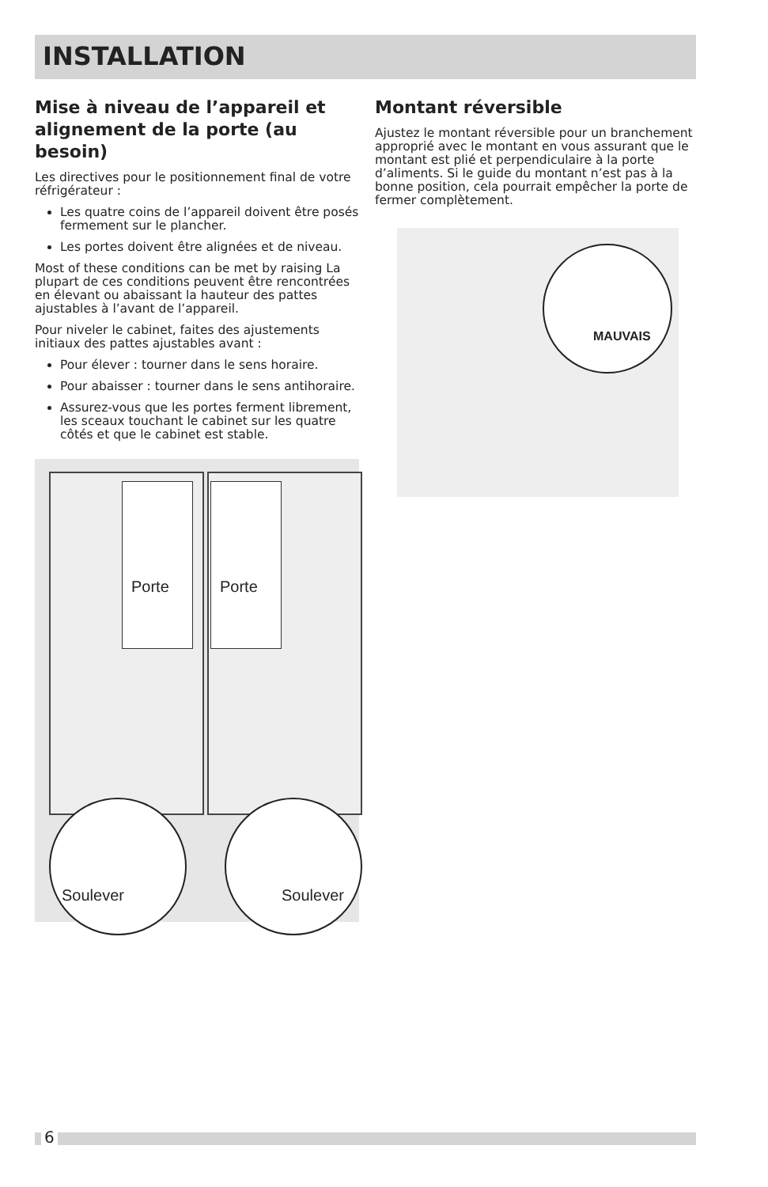INSTALLATION
Mise à niveau de l’appareil et alignement de la porte (au besoin)
Les directives pour le positionnement final de votre réfrigérateur :
Les quatre coins de l’appareil doivent être posés fermement sur le plancher.
Les portes doivent être alignées et de niveau.
Most of these conditions can be met by raising La plupart de ces conditions peuvent être rencontrées en élevant ou abaissant la hauteur des pattes ajustables à l’avant de l’appareil.
Pour niveler le cabinet, faites des ajustements initiaux des pattes ajustables avant :
Pour élever : tourner dans le sens horaire.
Pour abaisser : tourner dans le sens antihoraire.
Assurez-vous que les portes ferment librement, les sceaux touchant le cabinet sur les quatre côtés et que le cabinet est stable.
Porte Porte
Soulever Soulever
Montant réversible
Ajustez le montant réversible pour un branchement approprié avec le montant en vous assurant que le montant est plié et perpendiculaire à la porte d’aliments. Si le guide du montant n’est pas à la bonne position, cela pourrait empêcher la porte de fermer complètement.
MAUVAIS
6